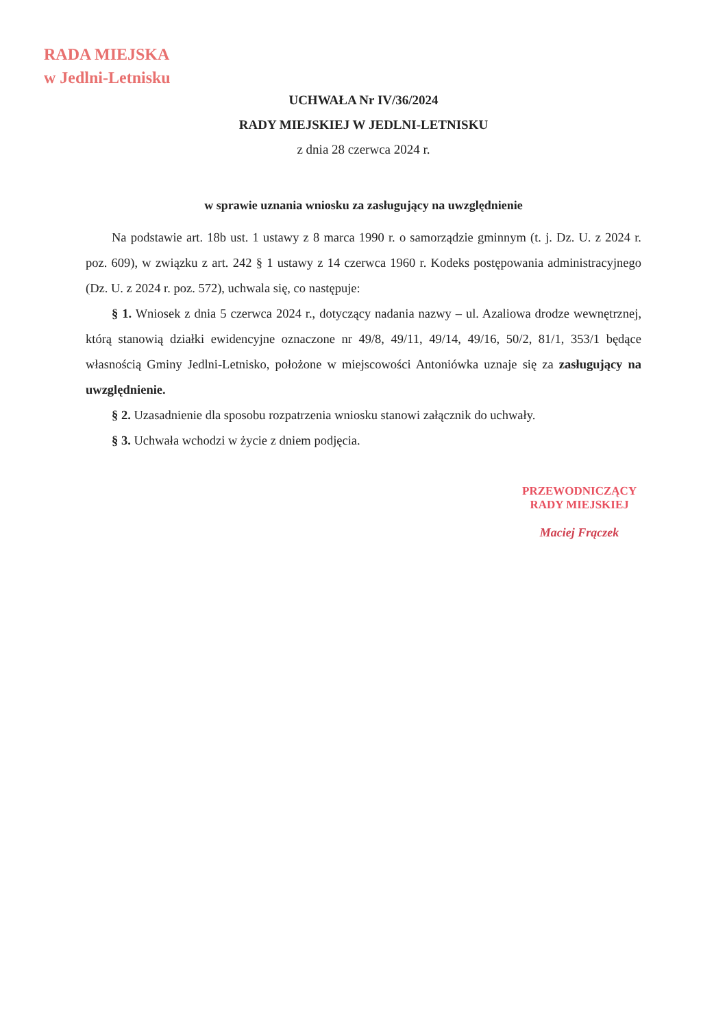RADA MIEJSKA
w Jedlni-Letnisku
UCHWAŁA Nr IV/36/2024
RADY MIEJSKIEJ W JEDLNI-LETNISKU
z dnia 28 czerwca 2024 r.
w sprawie uznania wniosku za zasługujący na uwzględnienie
Na podstawie art. 18b ust. 1 ustawy z 8 marca 1990 r. o samorządzie gminnym (t. j. Dz. U. z 2024 r. poz. 609), w związku z art. 242 § 1 ustawy z 14 czerwca 1960 r. Kodeks postępowania administracyjnego (Dz. U. z 2024 r. poz. 572), uchwala się, co następuje:
§ 1. Wniosek z dnia 5 czerwca 2024 r., dotyczący nadania nazwy – ul. Azaliowa drodze wewnętrznej, którą stanowią działki ewidencyjne oznaczone nr 49/8, 49/11, 49/14, 49/16, 50/2, 81/1, 353/1 będące własnością Gminy Jedlni-Letnisko, położone w miejscowości Antoniówka uznaje się za zasługujący na uwzględnienie.
§ 2. Uzasadnienie dla sposobu rozpatrzenia wniosku stanowi załącznik do uchwały.
§ 3. Uchwała wchodzi w życie z dniem podjęcia.
PRZEWODNICZĄCY
RADY MIEJSKIEJ
Maciej Frączek